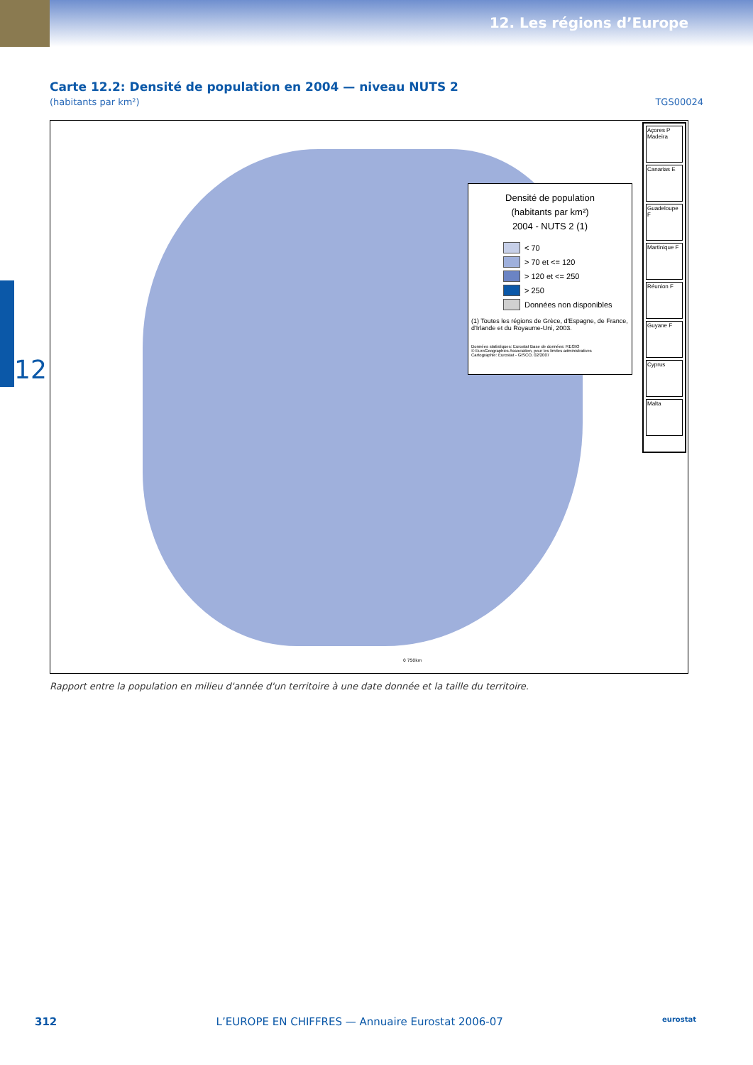12. Les régions d’Europe
12
Carte 12.2: Densité de population en 2004 — niveau NUTS 2
(habitants par km²) TGS00024
Densité de population
(habitants par km²)
2004 - NUTS 2 (1)
< 70
> 70 et <= 120
> 120 et <= 250
> 250
Données non disponibles
(1) Toutes les régions de Grèce, d'Espagne, de France, d'Irlande et du Royaume-Uni, 2003.
Données statistiques: Eurostat Base de données: REGIO
© EuroGeographics Association, pour les limites administratives
Cartographie: Eurostat - GISCO, 02/2007
Açores P
Madeira
Canarias E
Guadeloupe F
Martinique F
Réunion F
Guyane F
Cyprus
Malta
0 750km
Rapport entre la population en milieu d'année d'un territoire à une date donnée et la taille du territoire.
312 L’EUROPE EN CHIFFRES — Annuaire Eurostat 2006-07 eurostat